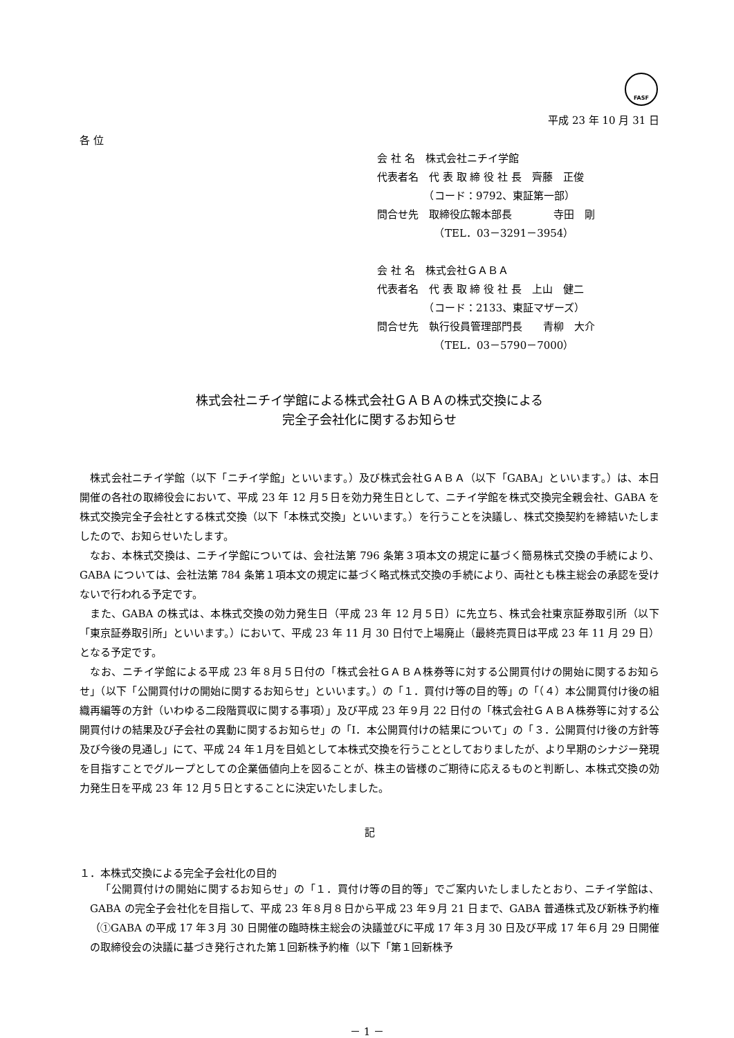FASF
平成 23 年 10 月 31 日
各 位
会 社 名　株式会社ニチイ学館
代表者名　代 表 取 締 役 社 長　齊藤　正俊
　　　　　（コード：9792、東証第一部）
問合せ先　取締役広報本部長　　　　寺田　剛
　　　　　　（TEL．03－3291－3954）
会 社 名　株式会社ＧＡＢＡ
代表者名　代 表 取 締 役 社 長　上山　健二
　　　　　（コード：2133、東証マザーズ）
問合せ先　執行役員管理部門長　　青柳　大介
　　　　　　（TEL．03－5790－7000）
株式会社ニチイ学館による株式会社ＧＡＢＡの株式交換による
完全子会社化に関するお知らせ
株式会社ニチイ学館（以下「ニチイ学館」といいます。）及び株式会社ＧＡＢＡ（以下「GABA」といいます。）は、本日開催の各社の取締役会において、平成 23 年 12 月５日を効力発生日として、ニチイ学館を株式交換完全親会社、GABA を株式交換完全子会社とする株式交換（以下「本株式交換」といいます。）を行うことを決議し、株式交換契約を締結いたしましたので、お知らせいたします。
なお、本株式交換は、ニチイ学館については、会社法第 796 条第３項本文の規定に基づく簡易株式交換の手続により、GABA については、会社法第 784 条第１項本文の規定に基づく略式株式交換の手続により、両社とも株主総会の承認を受けないで行われる予定です。
また、GABA の株式は、本株式交換の効力発生日（平成 23 年 12 月５日）に先立ち、株式会社東京証券取引所（以下「東京証券取引所」といいます。）において、平成 23 年 11 月 30 日付で上場廃止（最終売買日は平成 23 年 11 月 29 日）となる予定です。
なお、ニチイ学館による平成 23 年８月５日付の「株式会社ＧＡＢＡ株券等に対する公開買付けの開始に関するお知らせ」（以下「公開買付けの開始に関するお知らせ」といいます。）の「１．買付け等の目的等」の「（４）本公開買付け後の組織再編等の方針（いわゆる二段階買収に関する事項）」及び平成 23 年９月 22 日付の「株式会社ＧＡＢＡ株券等に対する公開買付けの結果及び子会社の異動に関するお知らせ」の「Ⅰ．本公開買付けの結果について」の「３．公開買付け後の方針等及び今後の見通し」にて、平成 24 年１月を目処として本株式交換を行うこととしておりましたが、より早期のシナジー発現を目指すことでグループとしての企業価値向上を図ることが、株主の皆様のご期待に応えるものと判断し、本株式交換の効力発生日を平成 23 年 12 月５日とすることに決定いたしました。
記
１．本株式交換による完全子会社化の目的
「公開買付けの開始に関するお知らせ」の「１．買付け等の目的等」でご案内いたしましたとおり、ニチイ学館は、GABA の完全子会社化を目指して、平成 23 年８月８日から平成 23 年９月 21 日まで、GABA 普通株式及び新株予約権（①GABA の平成 17 年３月 30 日開催の臨時株主総会の決議並びに平成 17 年３月 30 日及び平成 17 年６月 29 日開催の取締役会の決議に基づき発行された第１回新株予約権（以下「第１回新株予
－ 1 －